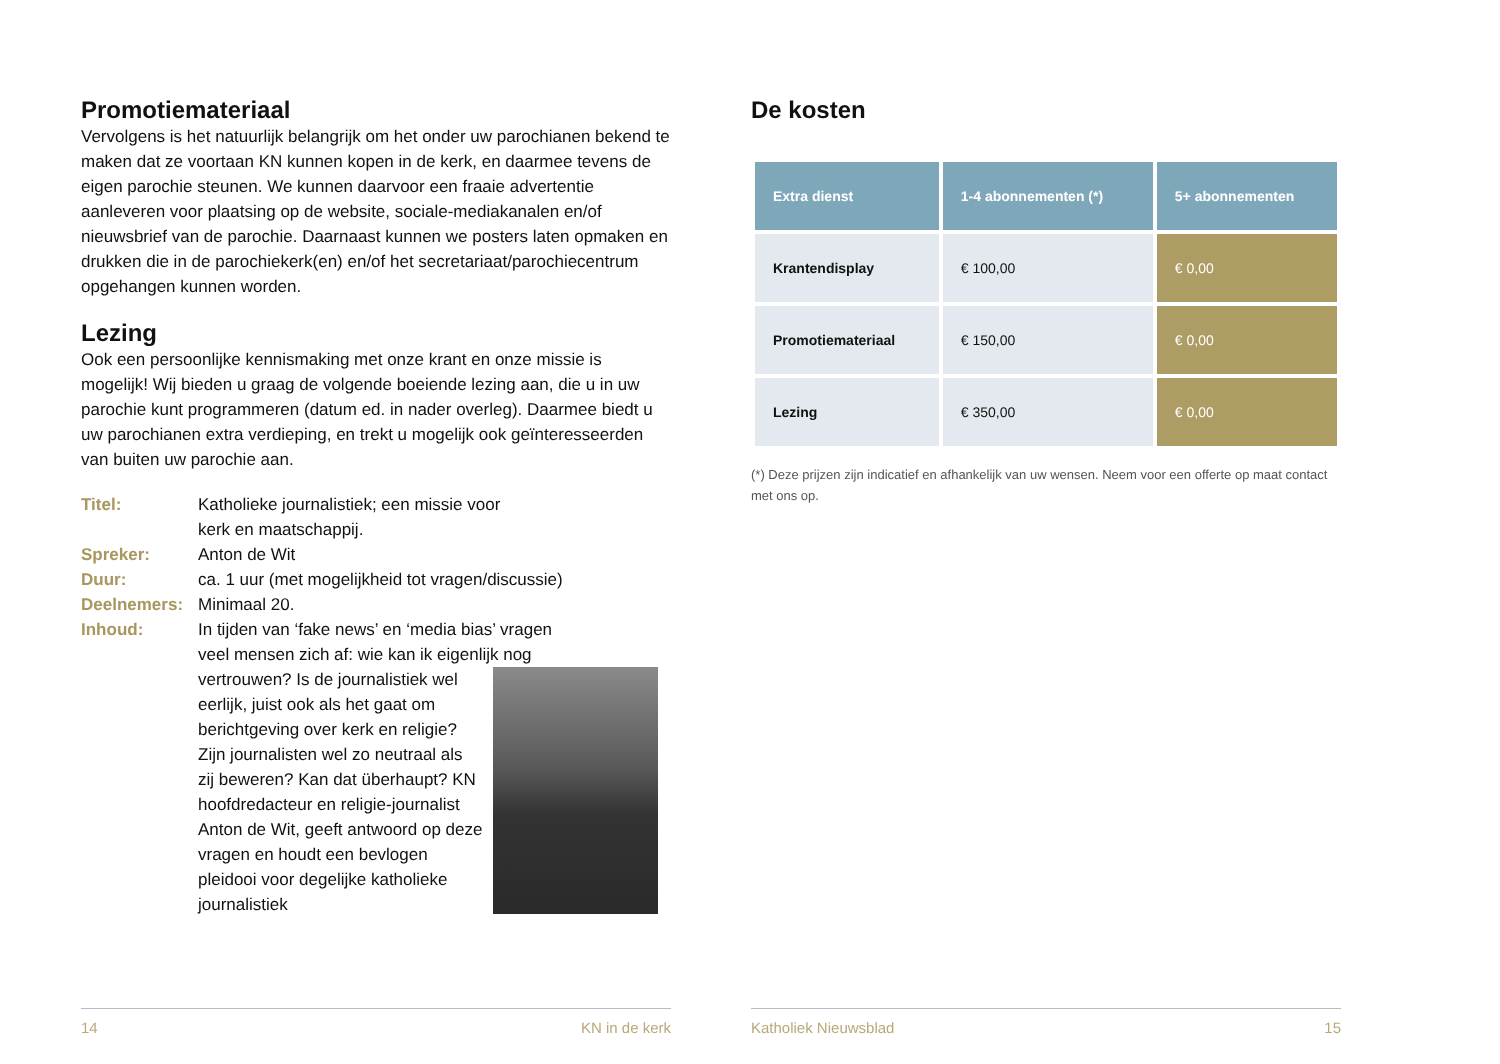Promotiemateriaal
Vervolgens is het natuurlijk belangrijk om het onder uw parochianen bekend te maken dat ze voortaan KN kunnen kopen in de kerk, en daarmee tevens de eigen parochie steunen. We kunnen daarvoor een fraaie advertentie aanleveren voor plaatsing op de website, sociale-mediakanalen en/of nieuwsbrief van de parochie. Daarnaast kunnen we posters laten opmaken en drukken die in de parochiekerk(en) en/of het secretariaat/parochiecentrum opgehangen kunnen worden.
Lezing
Ook een persoonlijke kennismaking met onze krant en onze missie is mogelijk! Wij bieden u graag de volgende boeiende lezing aan, die u in uw parochie kunt programmeren (datum ed. in nader overleg). Daarmee biedt u uw parochianen extra verdieping, en trekt u mogelijk ook geïnteresseerden van buiten uw parochie aan.
Titel: Katholieke journalistiek; een missie voor
kerk en maatschappij.
Spreker: Anton de Wit
Duur: ca. 1 uur (met mogelijkheid tot vragen/discussie)
Deelnemers: Minimaal 20.
Inhoud: In tijden van ‘fake news’ en ‘media bias’ vragen veel mensen zich af: wie kan ik eigenlijk nog vertrouwen? Is de journalistiek wel eerlijk, juist ook als het gaat om berichtgeving over kerk en religie? Zijn journalisten wel zo neutraal als zij beweren? Kan dat überhaupt? KN hoofdredacteur en religie-journalist Anton de Wit, geeft antwoord op deze vragen en houdt een bevlogen pleidooi voor degelijke katholieke journalistiek
14 KN in de kerk
De kosten
| Extra dienst | 1-4 abonnementen (*) | 5+ abonnementen |
| --- | --- | --- |
| Krantendisplay | € 100,00 | € 0,00 |
| Promotiemateriaal | € 150,00 | € 0,00 |
| Lezing | € 350,00 | € 0,00 |
(*) Deze prijzen zijn indicatief en afhankelijk van uw wensen. Neem voor een offerte op maat contact met ons op.
Katholiek Nieuwsblad 15